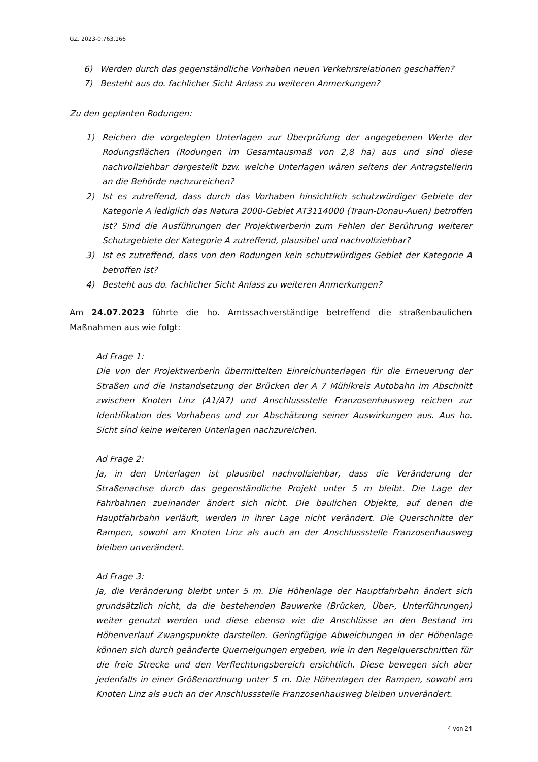GZ. 2023-0.763.166
6) Werden durch das gegenständliche Vorhaben neuen Verkehrsrelationen geschaffen?
7) Besteht aus do. fachlicher Sicht Anlass zu weiteren Anmerkungen?
Zu den geplanten Rodungen:
1) Reichen die vorgelegten Unterlagen zur Überprüfung der angegebenen Werte der Rodungsflächen (Rodungen im Gesamtausmaß von 2,8 ha) aus und sind diese nachvollziehbar dargestellt bzw. welche Unterlagen wären seitens der Antragstellerin an die Behörde nachzureichen?
2) Ist es zutreffend, dass durch das Vorhaben hinsichtlich schutzwürdiger Gebiete der Kategorie A lediglich das Natura 2000-Gebiet AT3114000 (Traun-Donau-Auen) betroffen ist? Sind die Ausführungen der Projektwerberin zum Fehlen der Berührung weiterer Schutzgebiete der Kategorie A zutreffend, plausibel und nachvollziehbar?
3) Ist es zutreffend, dass von den Rodungen kein schutzwürdiges Gebiet der Kategorie A betroffen ist?
4) Besteht aus do. fachlicher Sicht Anlass zu weiteren Anmerkungen?
Am 24.07.2023 führte die ho. Amtssachverständige betreffend die straßenbaulichen Maßnahmen aus wie folgt:
Ad Frage 1:
Die von der Projektwerberin übermittelten Einreichunterlagen für die Erneuerung der Straßen und die Instandsetzung der Brücken der A 7 Mühlkreis Autobahn im Abschnitt zwischen Knoten Linz (A1/A7) und Anschlussstelle Franzosenhausweg reichen zur Identifikation des Vorhabens und zur Abschätzung seiner Auswirkungen aus. Aus ho. Sicht sind keine weiteren Unterlagen nachzureichen.
Ad Frage 2:
Ja, in den Unterlagen ist plausibel nachvollziehbar, dass die Veränderung der Straßenachse durch das gegenständliche Projekt unter 5 m bleibt. Die Lage der Fahrbahnen zueinander ändert sich nicht. Die baulichen Objekte, auf denen die Hauptfahrbahn verläuft, werden in ihrer Lage nicht verändert. Die Querschnitte der Rampen, sowohl am Knoten Linz als auch an der Anschlussstelle Franzosenhausweg bleiben unverändert.
Ad Frage 3:
Ja, die Veränderung bleibt unter 5 m. Die Höhenlage der Hauptfahrbahn ändert sich grundsätzlich nicht, da die bestehenden Bauwerke (Brücken, Über-, Unterführungen) weiter genutzt werden und diese ebenso wie die Anschlüsse an den Bestand im Höhenverlauf Zwangspunkte darstellen. Geringfügige Abweichungen in der Höhenlage können sich durch geänderte Querneigungen ergeben, wie in den Regelquerschnitten für die freie Strecke und den Verflechtungsbereich ersichtlich. Diese bewegen sich aber jedenfalls in einer Größenordnung unter 5 m. Die Höhenlagen der Rampen, sowohl am Knoten Linz als auch an der Anschlussstelle Franzosenhausweg bleiben unverändert.
4 von 24